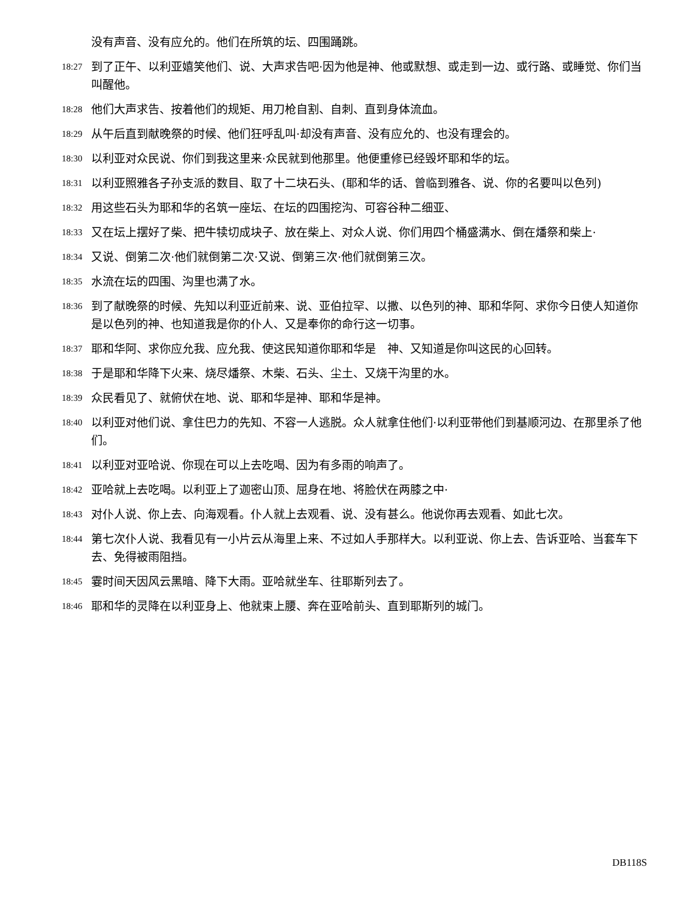没有声音、没有应允的。他们在所筑的坛、四围踊跳。
18:27 到了正午、以利亚嬉笑他们、说、大声求告吧·因为他是神、他或默想、或走到一边、或行路、或睡觉、你们当叫醒他。
18:28 他们大声求告、按着他们的规矩、用刀枪自割、自刺、直到身体流血。
18:29 从午后直到献晚祭的时候、他们狂呼乱叫·却没有声音、没有应允的、也没有理会的。
18:30 以利亚对众民说、你们到我这里来·众民就到他那里。他便重修已经毁坏耶和华的坛。
18:31 以利亚照雅各子孙支派的数目、取了十二块石头、(耶和华的话、曾临到雅各、说、你的名要叫以色列)
18:32 用这些石头为耶和华的名筑一座坛、在坛的四围挖沟、可容谷种二细亚、
18:33 又在坛上摆好了柴、把牛犊切成块子、放在柴上、对众人说、你们用四个桶盛满水、倒在燔祭和柴上·
18:34 又说、倒第二次·他们就倒第二次·又说、倒第三次·他们就倒第三次。
18:35 水流在坛的四围、沟里也满了水。
18:36 到了献晚祭的时候、先知以利亚近前来、说、亚伯拉罕、以撒、以色列的神、耶和华阿、求你今日使人知道你是以色列的神、也知道我是你的仆人、又是奉你的命行这一切事。
18:37 耶和华阿、求你应允我、应允我、使这民知道你耶和华是　神、又知道是你叫这民的心回转。
18:38 于是耶和华降下火来、烧尽燔祭、木柴、石头、尘土、又烧干沟里的水。
18:39 众民看见了、就俯伏在地、说、耶和华是神、耶和华是神。
18:40 以利亚对他们说、拿住巴力的先知、不容一人逃脱。众人就拿住他们·以利亚带他们到基顺河边、在那里杀了他们。
18:41 以利亚对亚哈说、你现在可以上去吃喝、因为有多雨的响声了。
18:42 亚哈就上去吃喝。以利亚上了迦密山顶、屈身在地、将脸伏在两膝之中·
18:43 对仆人说、你上去、向海观看。仆人就上去观看、说、没有甚么。他说你再去观看、如此七次。
18:44 第七次仆人说、我看见有一小片云从海里上来、不过如人手那样大。以利亚说、你上去、告诉亚哈、当套车下去、免得被雨阻挡。
18:45 霎时间天因风云黑暗、降下大雨。亚哈就坐车、往耶斯列去了。
18:46 耶和华的灵降在以利亚身上、他就束上腰、奔在亚哈前头、直到耶斯列的城门。
DB118S